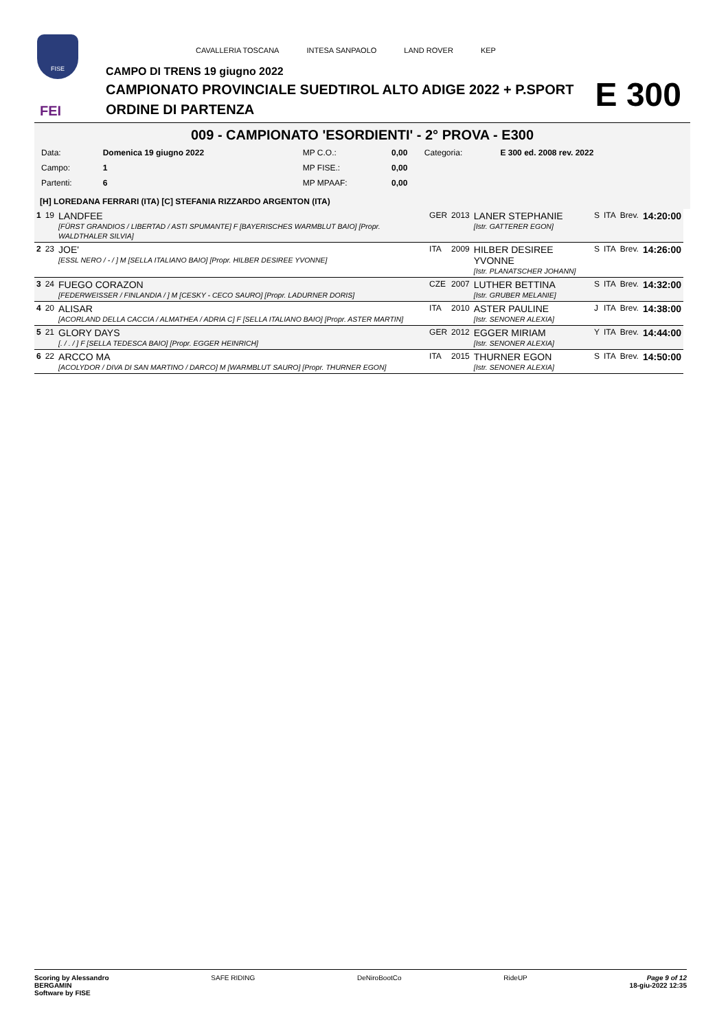FISE
FEI
CAVALLERIA TOSCANA INTESA SANPAOLO LAND ROVER KEP
CAMPO DI TRENS 19 giugno 2022
CAMPIONATO PROVINCIALE SUEDTIROL ALTO ADIGE 2022 + P.SPORT
ORDINE DI PARTENZA
E 300
009 - CAMPIONATO 'ESORDIENTI' - 2° PROVA - E300
| Data: | Domenica 19 giugno 2022 | MP C.O.: | 0,00 | Categoria: | E 300 ed. 2008 rev. 2022 |
| Campo: | 1 | MP FISE.: | 0,00 | | |
| Partenti: | 6 | MP MPAAF: | 0,00 | | |
[H] LOREDANA FERRARI (ITA) [C] STEFANIA RIZZARDO ARGENTON (ITA)
| 1 | 19 | LANDFEE [FÜRST GRANDIOS / LIBERTAD / ASTI SPUMANTE] F [BAYERISCHES WARMBLUT BAIO] [Propr. WALDTHALER SILVIA] | GER | 2013 | LANER STEPHANIE [Istr. GATTERER EGON] | S | ITA | Brev. | 14:20:00 |
| 2 | 23 | JOE' [ESSL NERO / - / ] M [SELLA ITALIANO BAIO] [Propr. HILBER DESIREE YVONNE] | ITA | 2009 | HILBER DESIREE YVONNE [Istr. PLANATSCHER JOHANN] | S | ITA | Brev. | 14:26:00 |
| 3 | 24 | FUEGO CORAZON [FEDERWEISSER / FINLANDIA / ] M [CESKY - CECO SAURO] [Propr. LADURNER DORIS] | CZE | 2007 | LUTHER BETTINA [Istr. GRUBER MELANIE] | S | ITA | Brev. | 14:32:00 |
| 4 | 20 | ALISAR [ACORLAND DELLA CACCIA / ALMATHEA / ADRIA C] F [SELLA ITALIANO BAIO] [Propr. ASTER MARTIN] | ITA | 2010 | ASTER PAULINE [Istr. SENONER ALEXIA] | J | ITA | Brev. | 14:38:00 |
| 5 | 21 | GLORY DAYS [. / . / ] F [SELLA TEDESCA BAIO] [Propr. EGGER HEINRICH] | GER | 2012 | EGGER MIRIAM [Istr. SENONER ALEXIA] | Y | ITA | Brev. | 14:44:00 |
| 6 | 22 | ARCCO MA [ACOLYDOR / DIVA DI SAN MARTINO / DARCO] M [WARMBLUT SAURO] [Propr. THURNER EGON] | ITA | 2015 | THURNER EGON [Istr. SENONER ALEXIA] | S | ITA | Brev. | 14:50:00 |
Scoring by Alessandro
BERGAMIN
Software by FISE
SAFE RIDING DeNiroBootCo RideUP Page 9 of 12
18-giu-2022 12:35